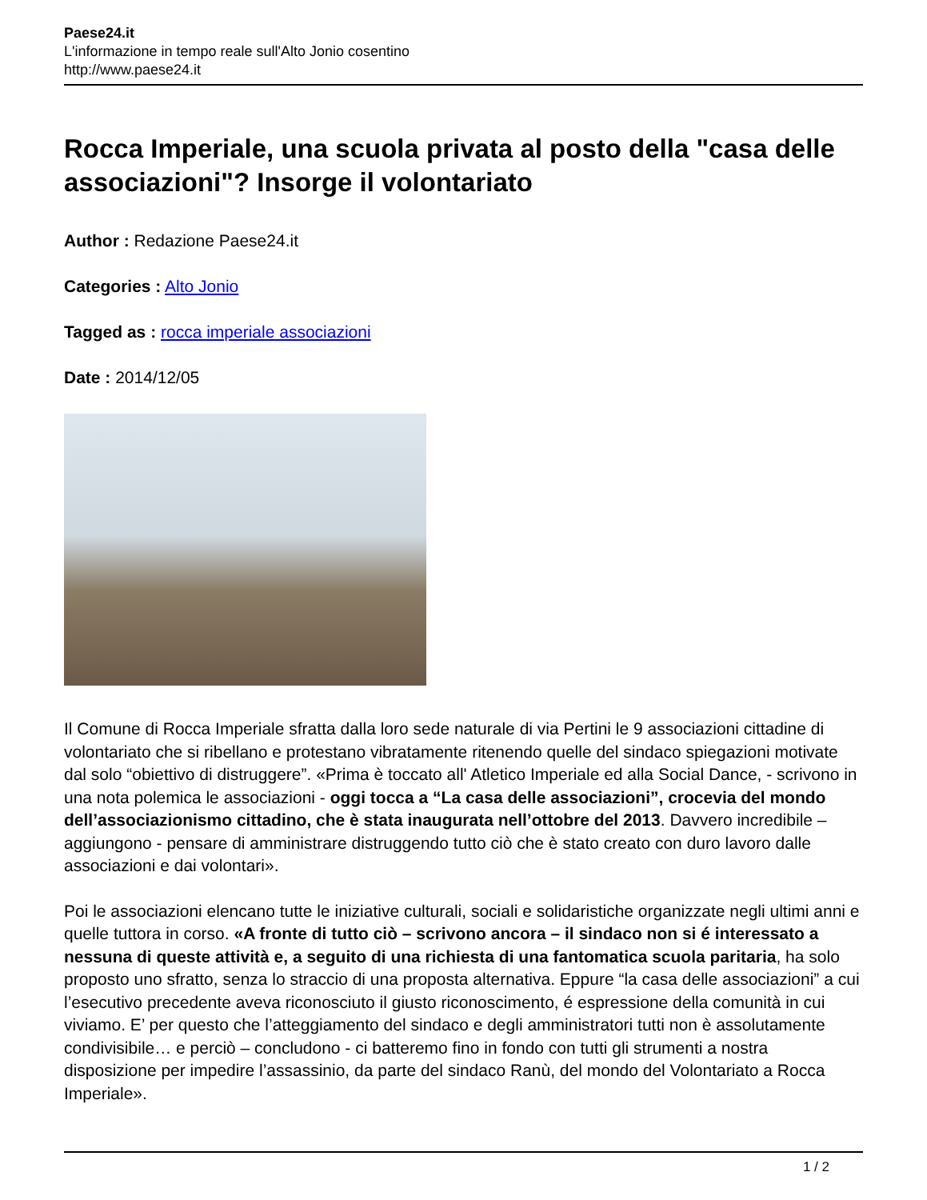Paese24.it
L'informazione in tempo reale sull'Alto Jonio cosentino
http://www.paese24.it
Rocca Imperiale, una scuola privata al posto della "casa delle associazioni"? Insorge il volontariato
Author : Redazione Paese24.it
Categories : Alto Jonio
Tagged as : rocca imperiale associazioni
Date : 2014/12/05
Il Comune di Rocca Imperiale sfratta dalla loro sede naturale di via Pertini le 9 associazioni cittadine di volontariato che si ribellano e protestano vibratamente ritenendo quelle del sindaco spiegazioni motivate dal solo “obiettivo di distruggere”. «Prima è toccato all' Atletico Imperiale ed alla Social Dance, - scrivono in una nota polemica le associazioni - oggi tocca a “La casa delle associazioni”, crocevia del mondo dell’associazionismo cittadino, che è stata inaugurata nell’ottobre del 2013. Davvero incredibile – aggiungono - pensare di amministrare distruggendo tutto ciò che è stato creato con duro lavoro dalle associazioni e dai volontari».
Poi le associazioni elencano tutte le iniziative culturali, sociali e solidaristiche organizzate negli ultimi anni e quelle tuttora in corso. «A fronte di tutto ciò – scrivono ancora – il sindaco non si é interessato a nessuna di queste attività e, a seguito di una richiesta di una fantomatica scuola paritaria, ha solo proposto uno sfratto, senza lo straccio di una proposta alternativa. Eppure “la casa delle associazioni” a cui l’esecutivo precedente aveva riconosciuto il giusto riconoscimento, é espressione della comunità in cui viviamo. E’ per questo che l’atteggiamento del sindaco e degli amministratori tutti non è assolutamente condivisibile… e perciò – concludono - ci batteremo fino in fondo con tutti gli strumenti a nostra disposizione per impedire l’assassinio, da parte del sindaco Ranù, del mondo del Volontariato a Rocca Imperiale».
1 / 2